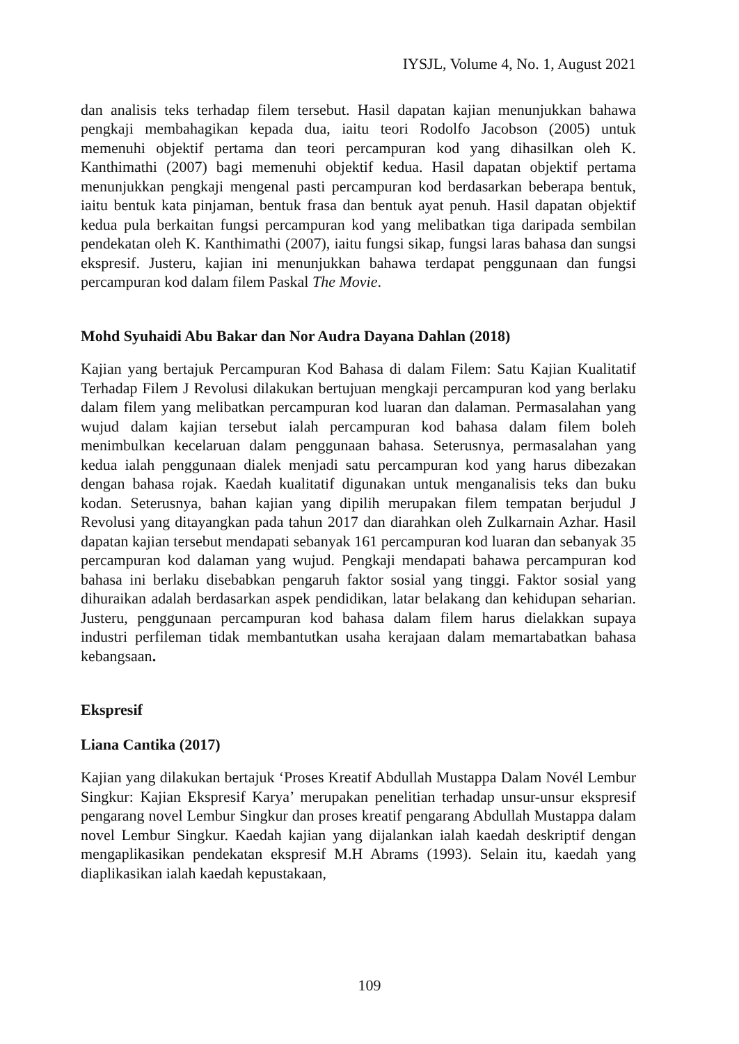IYSJL, Volume 4, No. 1, August 2021
dan analisis teks terhadap filem tersebut. Hasil dapatan kajian menunjukkan bahawa pengkaji membahagikan kepada dua, iaitu teori Rodolfo Jacobson (2005) untuk memenuhi objektif pertama dan teori percampuran kod yang dihasilkan oleh K. Kanthimathi (2007) bagi memenuhi objektif kedua. Hasil dapatan objektif pertama menunjukkan pengkaji mengenal pasti percampuran kod berdasarkan beberapa bentuk, iaitu bentuk kata pinjaman, bentuk frasa dan bentuk ayat penuh. Hasil dapatan objektif kedua pula berkaitan fungsi percampuran kod yang melibatkan tiga daripada sembilan pendekatan oleh K. Kanthimathi (2007), iaitu fungsi sikap, fungsi laras bahasa dan sungsi ekspresif. Justeru, kajian ini menunjukkan bahawa terdapat penggunaan dan fungsi percampuran kod dalam filem Paskal The Movie.
Mohd Syuhaidi Abu Bakar dan Nor Audra Dayana Dahlan (2018)
Kajian yang bertajuk Percampuran Kod Bahasa di dalam Filem: Satu Kajian Kualitatif Terhadap Filem J Revolusi dilakukan bertujuan mengkaji percampuran kod yang berlaku dalam filem yang melibatkan percampuran kod luaran dan dalaman. Permasalahan yang wujud dalam kajian tersebut ialah percampuran kod bahasa dalam filem boleh menimbulkan kecelaruan dalam penggunaan bahasa. Seterusnya, permasalahan yang kedua ialah penggunaan dialek menjadi satu percampuran kod yang harus dibezakan dengan bahasa rojak. Kaedah kualitatif digunakan untuk menganalisis teks dan buku kodan. Seterusnya, bahan kajian yang dipilih merupakan filem tempatan berjudul J Revolusi yang ditayangkan pada tahun 2017 dan diarahkan oleh Zulkarnain Azhar. Hasil dapatan kajian tersebut mendapati sebanyak 161 percampuran kod luaran dan sebanyak 35 percampuran kod dalaman yang wujud. Pengkaji mendapati bahawa percampuran kod bahasa ini berlaku disebabkan pengaruh faktor sosial yang tinggi. Faktor sosial yang dihuraikan adalah berdasarkan aspek pendidikan, latar belakang dan kehidupan seharian. Justeru, penggunaan percampuran kod bahasa dalam filem harus dielakkan supaya industri perfileman tidak membantutkan usaha kerajaan dalam memartabatkan bahasa kebangsaan.
Ekspresif
Liana Cantika (2017)
Kajian yang dilakukan bertajuk ‘Proses Kreatif Abdullah Mustappa Dalam Novél Lembur Singkur: Kajian Ekspresif Karya’ merupakan penelitian terhadap unsur-unsur ekspresif pengarang novel Lembur Singkur dan proses kreatif pengarang Abdullah Mustappa dalam novel Lembur Singkur. Kaedah kajian yang dijalankan ialah kaedah deskriptif dengan mengaplikasikan pendekatan ekspresif M.H Abrams (1993). Selain itu, kaedah yang diaplikasikan ialah kaedah kepustakaan,
109